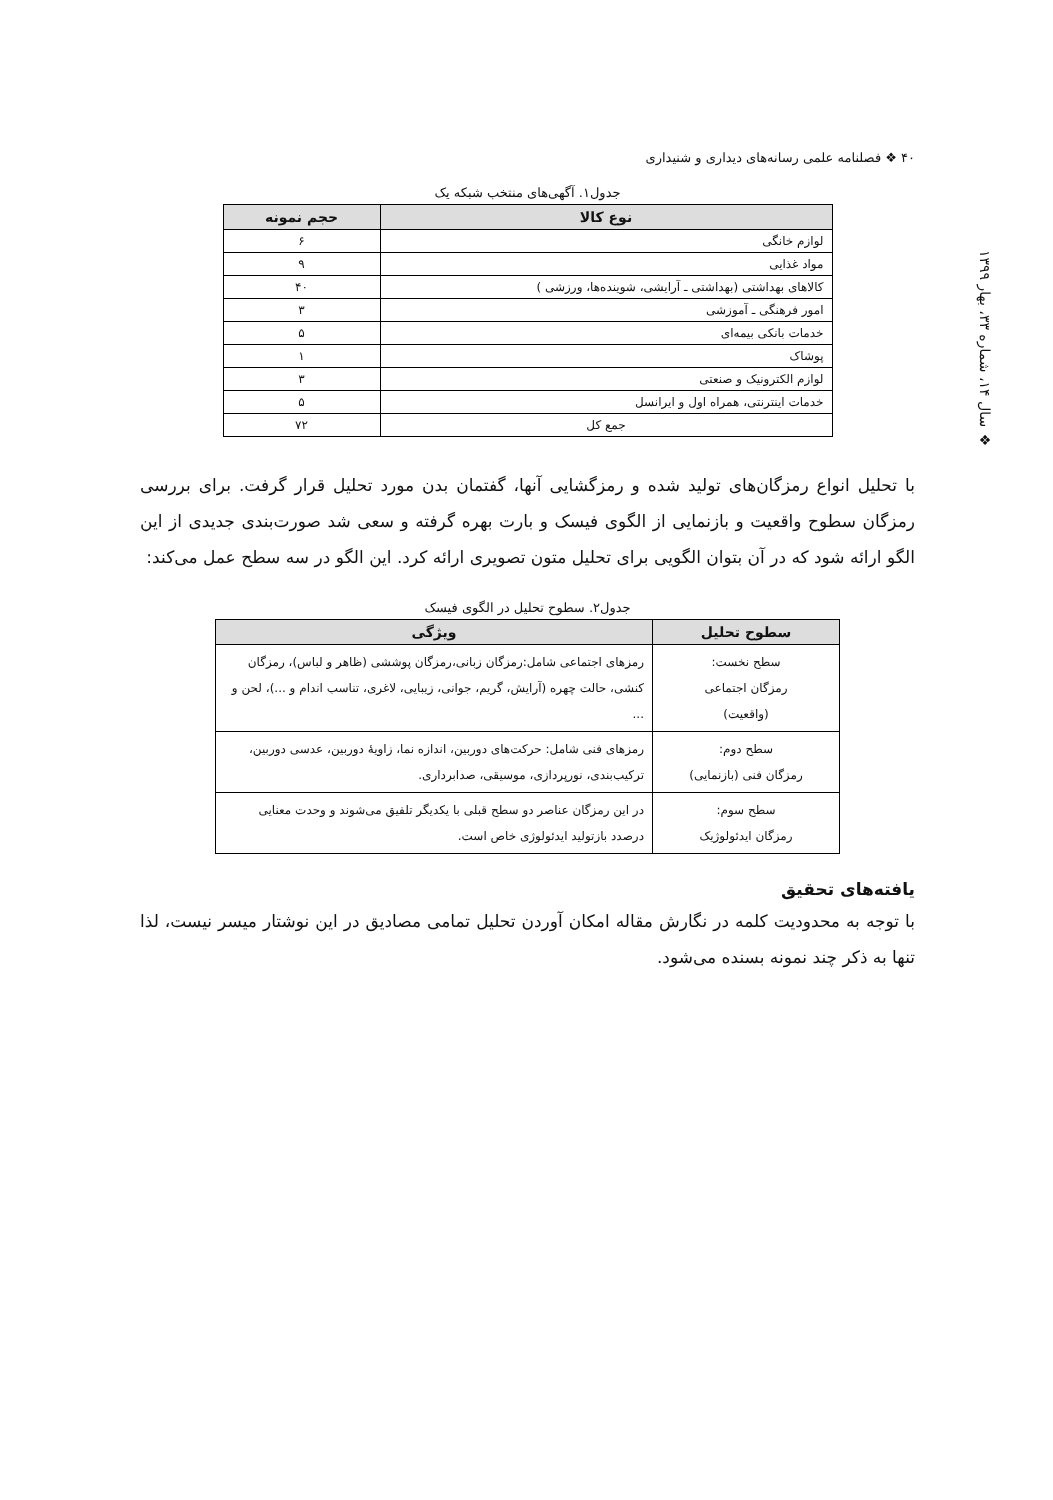❖ سال ۱۴، شماره ۳۳، بهار ۱۳۹۹
۴۰ ❖ فصلنامه علمی رسانه‌های دیداری و شنیداری
جدول۱. آگهی‌های منتخب شبکه یک
| نوع کالا | حجم نمونه |
| --- | --- |
| لوازم خانگی | ۶ |
| مواد غذایی | ۹ |
| کالاهای بهداشتی (بهداشتی ـ آرایشی، شوینده‌ها، ورزشی ) | ۴۰ |
| امور فرهنگی ـ آموزشی | ۳ |
| خدمات بانکی بیمه‌ای | ۵ |
| پوشاک | ۱ |
| لوازم الکترونیک و صنعتی | ۳ |
| خدمات اینترنتی، همراه اول و ایرانسل | ۵ |
| جمع کل | ۷۲ |
با تحلیل انواع رمزگان‌های تولید شده و رمزگشایی آنها، گفتمان بدن مورد تحلیل قرار گرفت. برای بررسی رمزگان سطوح واقعیت و بازنمایی از الگوی فیسک و بارت بهره گرفته و سعی شد صورت‌بندی جدیدی از این الگو ارائه شود که در آن بتوان الگویی برای تحلیل متون تصویری ارائه کرد. این الگو در سه سطح عمل می‌کند:
جدول۲. سطوح تحلیل در الگوی فیسک
| سطوح تحلیل | ویژگی |
| --- | --- |
| سطح نخست: رمزگان اجتماعی (واقعیت) | رمزهای اجتماعی شامل:رمزگان زبانی،رمزگان پوششی (ظاهر و لباس)، رمزگان کنشی، حالت چهره (آرایش، گریم، جوانی، زیبایی، لاغری، تناسب اندام و ...)، لحن و ... |
| سطح دوم: رمزگان فنی (بازنمایی) | رمزهای فنی شامل: حرکت‌های دوربین، اندازه نما، زاویهٔ دوربین، عدسی دوربین، ترکیب‌بندی، نورپردازی، موسیقی، صدابرداری. |
| سطح سوم: رمزگان ایدئولوژیک | در این رمزگان عناصر دو سطح قبلی با یکدیگر تلفیق می‌شوند و وحدت معنایی درصدد بازتولید ایدئولوژی خاص است. |
یافته‌های تحقیق
با توجه به محدودیت کلمه در نگارش مقاله امکان آوردن تحلیل تمامی مصادیق در این نوشتار میسر نیست، لذا تنها به ذکر چند نمونه بسنده می‌شود.